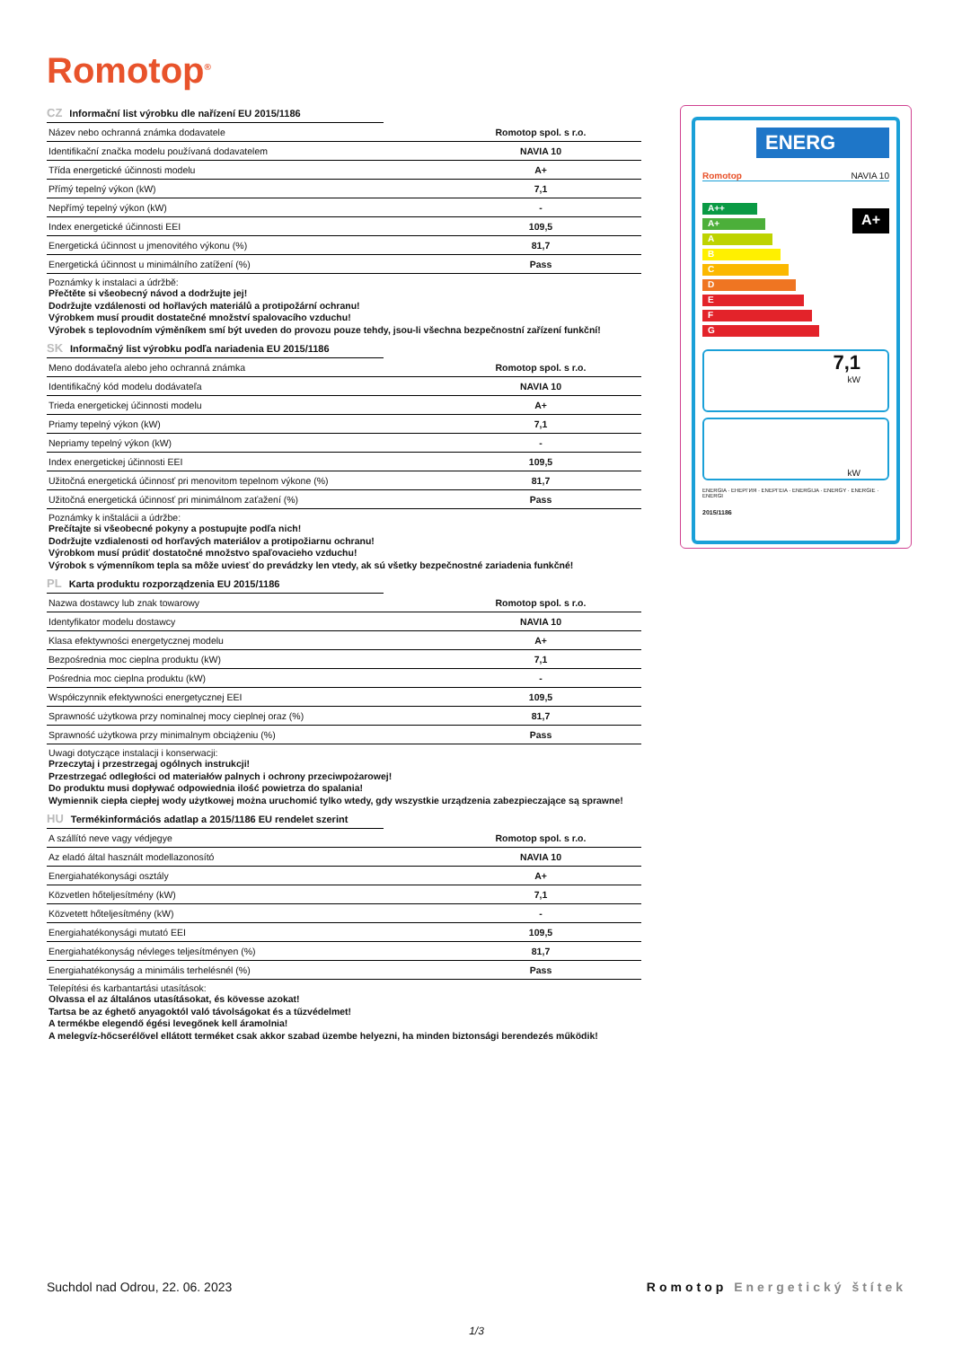Romotop<sup>®</sup>
CZ Informační list výrobku dle nařízení EU 2015/1186
| Název nebo ochranná známka dodavatele | Romotop spol. s r.o. |
| Identifikační značka modelu používaná dodavatelem | NAVIA 10 |
| Třída energetické účinnosti modelu | A+ |
| Přímý tepelný výkon (kW) | 7,1 |
| Nepřímý tepelný výkon (kW) | - |
| Index energetické účinnosti EEI | 109,5 |
| Energetická účinnost u jmenovitého výkonu (%) | 81,7 |
| Energetická účinnost u minimálního zatížení (%) | Pass |
Poznámky k instalaci a údržbě:
Přečtěte si všeobecný návod a dodržujte jej!
Dodržujte vzdálenosti od hořlavých materiálů a protipožární ochranu!
Výrobkem musí proudit dostatečné množství spalovacího vzduchu!
Výrobek s teplovodním výměníkem smí být uveden do provozu pouze tehdy, jsou-li všechna bezpečnostní zařízení funkční!
SK Informačný list výrobku podľa nariadenia EU 2015/1186
| Meno dodávateľa alebo jeho ochranná známka | Romotop spol. s r.o. |
| Identifikačný kód modelu dodávateľa | NAVIA 10 |
| Trieda energetickej účinnosti modelu | A+ |
| Priamy tepelný výkon (kW) | 7,1 |
| Nepriamy tepelný výkon (kW) | - |
| Index energetickej účinnosti EEI | 109,5 |
| Užitočná energetická účinnosť pri menovitom tepelnom výkone (%) | 81,7 |
| Užitočná energetická účinnosť pri minimálnom zaťažení (%) | Pass |
Poznámky k inštalácii a údržbe:
Prečítajte si všeobecné pokyny a postupujte podľa nich!
Dodržujte vzdialenosti od horľavých materiálov a protipožiarnu ochranu!
Výrobkom musí prúdiť dostatočné množstvo spaľovacieho vzduchu!
Výrobok s výmenníkom tepla sa môže uviesť do prevádzky len vtedy, ak sú všetky bezpečnostné zariadenia funkčné!
PL Karta produktu rozporządzenia EU 2015/1186
| Nazwa dostawcy lub znak towarowy | Romotop spol. s r.o. |
| Identyfikator modelu dostawcy | NAVIA 10 |
| Klasa efektywności energetycznej modelu | A+ |
| Bezpośrednia moc cieplna produktu (kW) | 7,1 |
| Pośrednia moc cieplna produktu (kW) | - |
| Współczynnik efektywności energetycznej EEI | 109,5 |
| Sprawność użytkowa przy nominalnej mocy cieplnej oraz (%) | 81,7 |
| Sprawność użytkowa przy minimalnym obciążeniu (%) | Pass |
Uwagi dotyczące instalacji i konserwacji:
Przeczytaj i przestrzegaj ogólnych instrukcji!
Przestrzegać odległości od materiałów palnych i ochrony przeciwpożarowej!
Do produktu musi dopływać odpowiednia ilość powietrza do spalania!
Wymiennik ciepła ciepłej wody użytkowej można uruchomić tylko wtedy, gdy wszystkie urządzenia zabezpieczające są sprawne!
HU Termékinformációs adatlap a 2015/1186 EU rendelet szerint
| A szállító neve vagy védjegye | Romotop spol. s r.o. |
| Az eladó által használt modellazonosító | NAVIA 10 |
| Energiahatékonysági osztály | A+ |
| Közvetlen hőteljesítmény (kW) | 7,1 |
| Közvetett hőteljesítmény (kW) | - |
| Energiahatékonysági mutató EEI | 109,5 |
| Energiahatékonyság névleges teljesítményen (%) | 81,7 |
| Energiahatékonyság a minimális terhelésnél (%) | Pass |
Telepítési és karbantartási utasítások:
Olvassa el az általános utasításokat, és kövesse azokat!
Tartsa be az éghető anyagoktól való távolságokat és a tűzvédelmet!
A termékbe elegendő égési levegőnek kell áramolnia!
A melegvíz-hőcserélővel ellátott terméket csak akkor szabad üzembe helyezni, ha minden biztonsági berendezés működik!
ENERG
Romotop NAVIA 10
A++
A+
A
B
C
D
E
F
G
A+
7,1
kW
kW
ENERGIA · ЕНЕРГИЯ · ΕΝΕΡΓΕΙΑ · ENERGIJA · ENERGY · ENERGIE · ENERGI
2015/1186
Suchdol nad Odrou, 22. 06. 2023 Romotop Energetický štítek
1/3